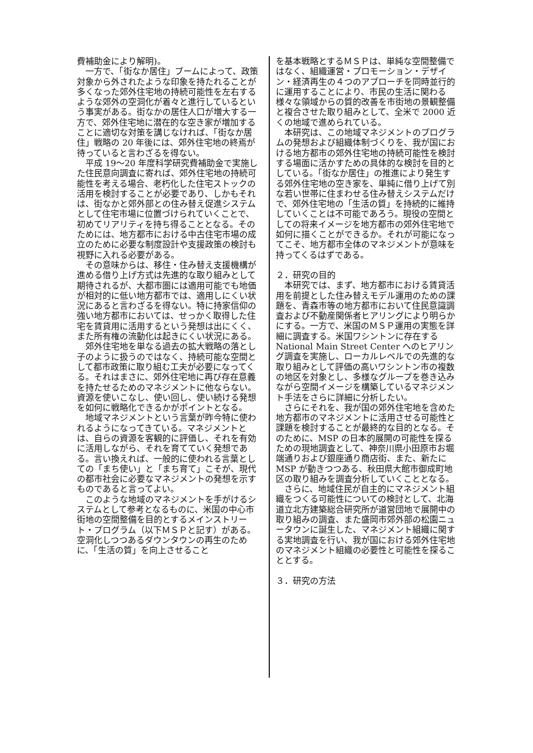費補助金により解明)。
一方で、「街なか居住」ブームによって、政策対象から外されたような印象を持たれることが多くなった郊外住宅地の持続可能性を左右するような郊外の空洞化が着々と進行しているという事実がある。街なかの居住人口が増大する一方で、郊外住宅地に潜在的な空き家が増加することに適切な対策を講じなければ、「街なか居住」戦略の 20 年後には、郊外住宅地の終焉が待っていると言わざるを得ない。
平成 19〜20 年度科学研究費補助金で実施した住民意向調査に寄れば、郊外住宅地の持続可能性を考える場合、老朽化した住宅ストックの活用を検討することが必要であり、しかもそれは、街なかと郊外部との住み替え促進システムとして住宅市場に位置づけられていくことで、初めてリアリティを持ち得ることとなる。そのためには、地方都市における中古住宅市場の成立のために必要な制度設計や支援政策の検討も視野に入れる必要がある。
その意味からは、移住・住み替え支援機構が進める借り上げ方式は先進的な取り組みとして期待されるが、大都市圏には適用可能でも地価が相対的に低い地方都市では、適用しにくい状況にあると言わざるを得ない。特に持家信仰の強い地方都市においては、せっかく取得した住宅を賃貸用に活用するという発想は出にくく、また所有権の流動化は起きにくい状況にある。
郊外住宅地を単なる過去の拡大戦略の落とし子のように扱うのではなく、持続可能な空間として都市政策に取り組む工夫が必要になってくる。それはまさに、郊外住宅地に再び存在意義を持たせるためのマネジメントに他ならない。資源を使いこなし、使い回し、使い続ける発想を如何に戦略化できるかがポイントとなる。
地域マネジメントという言葉が昨今特に使われるようになってきている。マネジメントとは、自らの資源を客観的に評価し、それを有効に活用しながら、それを育てていく発想である。言い換えれば、一般的に使われる言葉としての「まち使い」と「まち育て」こそが、現代の都市社会に必要なマネジメントの発想を示すものであると言ってよい。
このような地域のマネジメントを手がけるシステムとして参考となるものに、米国の中心市街地の空間整備を目的とするメインストリート・プログラム（以下ＭＳＰと記す）がある。空洞化しつつあるダウンタウンの再生のために、「生活の質」を向上させること
を基本戦略とするＭＳＰは、単純な空間整備ではなく、組織運営・プロモーション・デザイン・経済再生の４つのアプローチを同時並行的に運用することにより、市民の生活に関わる様々な領域からの質的改善を市街地の景観整備と複合させた取り組みとして、全米で 2000 近くの地域で進められている。
本研究は、この地域マネジメントのプログラムの発想および組織体制づくりを、我が国における地方都市の郊外住宅地の持続可能性を検討する場面に活かすための具体的な検討を目的としている。「街なか居住」の推進により発生する郊外住宅地の空き家を、単純に借り上げて別な若い世帯に住まわせる住み替えシステムだけで、郊外住宅地の「生活の質」を持続的に維持していくことは不可能であろう。現役の空間としての将来イメージを地方都市の郊外住宅地で如何に描くことができるか。それが可能になってこそ、地方都市全体のマネジメントが意味を持ってくるはずである。
２．研究の目的
本研究では、まず、地方都市における賃貸活用を前提とした住み替えモデル運用のための課題を、青森市等の地方都市において住民意識調査および不動産関係者ヒアリングにより明らかにする。一方で、米国のＭＳＰ運用の実態を詳細に調査する。米国ワシントンに存在する National Main Street Center へのヒアリング調査を実施し、ローカルレベルでの先進的な取り組みとして評価の高いワシントン市の複数の地区を対象とし、多様なグループを巻き込みながら空間イメージを構築しているマネジメント手法をさらに詳細に分析したい。
さらにそれを、我が国の郊外住宅地を含めた地方都市のマネジメントに活用させる可能性と課題を検討することが最終的な目的となる。そのために、MSP の日本的展開の可能性を探るための現地調査として、神奈川県小田原市お堀端通りおよび銀座通り商店街、また、新たに MSP が動きつつある、秋田県大館市御成町地区の取り組みを調査分析していくこととなる。
さらに、地域住民が自主的にマネジメント組織をつくる可能性についての検討として、北海道立北方建築総合研究所が道営団地で展開中の取り組みの調査、また盛岡市郊外部の松園ニュータウンに誕生した、マネジメント組織に関する実地調査を行い、我が国における郊外住宅地のマネジメント組織の必要性と可能性を探ることとする。
３．研究の方法